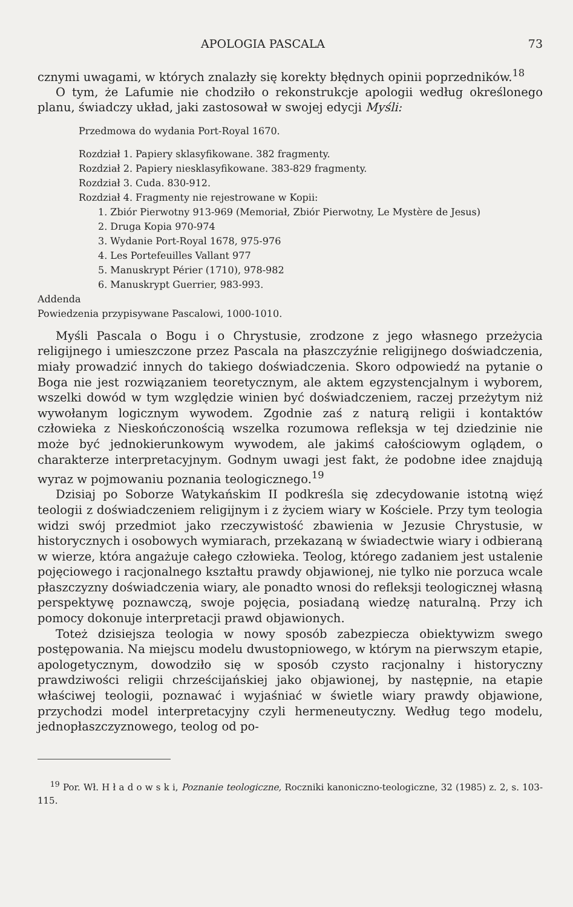APOLOGIA PASCALA 73
cznymi uwagami, w których znalazły się korekty błędnych opinii poprzedników.<sup>18</sup>
O tym, że Lafumie nie chodziło o rekonstrukcje apologii według określonego planu, świadczy układ, jaki zastosował w swojej edycji Myśli:
Przedmowa do wydania Port-Royal 1670.
Rozdział 1. Papiery sklasyfikowane. 382 fragmenty.
Rozdział 2. Papiery niesklasyfikowane. 383-829 fragmenty.
Rozdział 3. Cuda. 830-912.
Rozdział 4. Fragmenty nie rejestrowane w Kopii:
1. Zbiór Pierwotny 913-969 (Memoriał, Zbiór Pierwotny, Le Mystère de Jesus)
2. Druga Kopia 970-974
3. Wydanie Port-Royal 1678, 975-976
4. Les Portefeuilles Vallant 977
5. Manuskrypt Périer (1710), 978-982
6. Manuskrypt Guerrier, 983-993.
Addenda
Powiedzenia przypisywane Pascalowi, 1000-1010.
Myśli Pascala o Bogu i o Chrystusie, zrodzone z jego własnego przeżycia religijnego i umieszczone przez Pascala na płaszczyźnie religijnego doświadczenia, miały prowadzić innych do takiego doświadczenia. Skoro odpowiedź na pytanie o Boga nie jest rozwiązaniem teoretycznym, ale aktem egzystencjalnym i wyborem, wszelki dowód w tym względzie winien być doświadczeniem, raczej przeżytym niż wywołanym logicznym wywodem. Zgodnie zaś z naturą religii i kontaktów człowieka z Nieskończonością wszelka rozumowa refleksja w tej dziedzinie nie może być jednokierunkowym wywodem, ale jakimś całościowym oglądem, o charakterze interpretacyjnym. Godnym uwagi jest fakt, że podobne idee znajdują wyraz w pojmowaniu poznania teologicznego.<sup>19</sup>
Dzisiaj po Soborze Watykańskim II podkreśla się zdecydowanie istotną więź teologii z doświadczeniem religijnym i z życiem wiary w Kościele. Przy tym teologia widzi swój przedmiot jako rzeczywistość zbawienia w Jezusie Chrystusie, w historycznych i osobowych wymiarach, przekazaną w świadectwie wiary i odbieraną w wierze, która angażuje całego człowieka. Teolog, którego zadaniem jest ustalenie pojęciowego i racjonalnego kształtu prawdy objawionej, nie tylko nie porzuca wcale płaszczyzny doświadczenia wiary, ale ponadto wnosi do refleksji teologicznej własną perspektywę poznawczą, swoje pojęcia, posiadaną wiedzę naturalną. Przy ich pomocy dokonuje interpretacji prawd objawionych.
Toteż dzisiejsza teologia w nowy sposób zabezpiecza obiektywizm swego postępowania. Na miejscu modelu dwustopniowego, w którym na pierwszym etapie, apologetycznym, dowodziło się w sposób czysto racjonalny i historyczny prawdziwości religii chrześcijańskiej jako objawionej, by następnie, na etapie właściwej teologii, poznawać i wyjaśniać w świetle wiary prawdy objawione, przychodzi model interpretacyjny czyli hermeneutyczny. Według tego modelu, jednopłaszczyznowego, teolog od po-
<sup>19</sup> Por. Wł. H ł a d o w s k i, Poznanie teologiczne, Roczniki kanoniczno-teologiczne, 32 (1985) z. 2, s. 103-115.